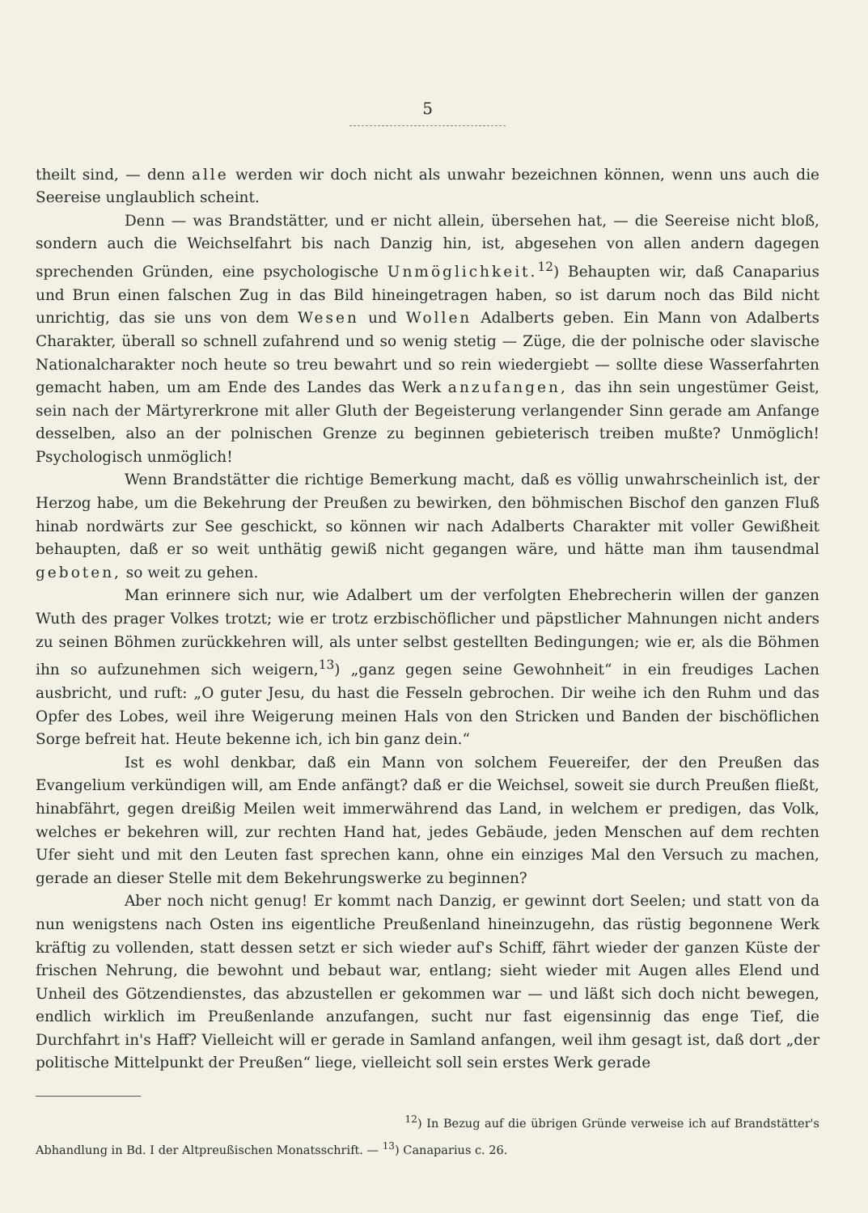5
theilt sind, — denn alle werden wir doch nicht als unwahr bezeichnen können, wenn uns auch die Seereise unglaublich scheint.
Denn — was Brandstätter, und er nicht allein, übersehen hat, — die Seereise nicht bloß, sondern auch die Weichselfahrt bis nach Danzig hin, ist, abgesehen von allen andern dagegen sprechenden Gründen, eine psychologische Unmöglichkeit.<sup>12</sup>) Behaupten wir, daß Canaparius und Brun einen falschen Zug in das Bild hineingetragen haben, so ist darum noch das Bild nicht unrichtig, das sie uns von dem Wesen und Wollen Adalberts geben. Ein Mann von Adalberts Charakter, überall so schnell zufahrend und so wenig stetig — Züge, die der polnische oder slavische Nationalcharakter noch heute so treu bewahrt und so rein wiedergiebt — sollte diese Wasserfahrten gemacht haben, um am Ende des Landes das Werk anzufangen, das ihn sein ungestümer Geist, sein nach der Märtyrerkrone mit aller Gluth der Begeisterung verlangender Sinn gerade am Anfange desselben, also an der polnischen Grenze zu beginnen gebieterisch treiben mußte? Unmöglich! Psychologisch unmöglich!
Wenn Brandstätter die richtige Bemerkung macht, daß es völlig unwahrscheinlich ist, der Herzog habe, um die Bekehrung der Preußen zu bewirken, den böhmischen Bischof den ganzen Fluß hinab nordwärts zur See geschickt, so können wir nach Adalberts Charakter mit voller Gewißheit behaupten, daß er so weit unthätig gewiß nicht gegangen wäre, und hätte man ihm tausendmal geboten, so weit zu gehen.
Man erinnere sich nur, wie Adalbert um der verfolgten Ehebrecherin willen der ganzen Wuth des prager Volkes trotzt; wie er trotz erzbischöflicher und päpstlicher Mahnungen nicht anders zu seinen Böhmen zurückkehren will, als unter selbst gestellten Bedingungen; wie er, als die Böhmen ihn so aufzunehmen sich weigern,<sup>13</sup>) „ganz gegen seine Gewohnheit“ in ein freudiges Lachen ausbricht, und ruft: „O guter Jesu, du hast die Fesseln gebrochen. Dir weihe ich den Ruhm und das Opfer des Lobes, weil ihre Weigerung meinen Hals von den Stricken und Banden der bischöflichen Sorge befreit hat. Heute bekenne ich, ich bin ganz dein.“
Ist es wohl denkbar, daß ein Mann von solchem Feuereifer, der den Preußen das Evangelium verkündigen will, am Ende anfängt? daß er die Weichsel, soweit sie durch Preußen fließt, hinabfährt, gegen dreißig Meilen weit immerwährend das Land, in welchem er predigen, das Volk, welches er bekehren will, zur rechten Hand hat, jedes Gebäude, jeden Menschen auf dem rechten Ufer sieht und mit den Leuten fast sprechen kann, ohne ein einziges Mal den Versuch zu machen, gerade an dieser Stelle mit dem Bekehrungswerke zu beginnen?
Aber noch nicht genug! Er kommt nach Danzig, er gewinnt dort Seelen; und statt von da nun wenigstens nach Osten ins eigentliche Preußenland hineinzugehn, das rüstig begonnene Werk kräftig zu vollenden, statt dessen setzt er sich wieder auf's Schiff, fährt wieder der ganzen Küste der frischen Nehrung, die bewohnt und bebaut war, entlang; sieht wieder mit Augen alles Elend und Unheil des Götzendienstes, das abzustellen er gekommen war — und läßt sich doch nicht bewegen, endlich wirklich im Preußenlande anzufangen, sucht nur fast eigensinnig das enge Tief, die Durchfahrt in's Haff? Vielleicht will er gerade in Samland anfangen, weil ihm gesagt ist, daß dort „der politische Mittelpunkt der Preußen“ liege, vielleicht soll sein erstes Werk gerade
<sup>12</sup>) In Bezug auf die übrigen Gründe verweise ich auf Brandstätter's Abhandlung in Bd. I der Altpreußischen Monatsschrift. — <sup>13</sup>) Canaparius c. 26.